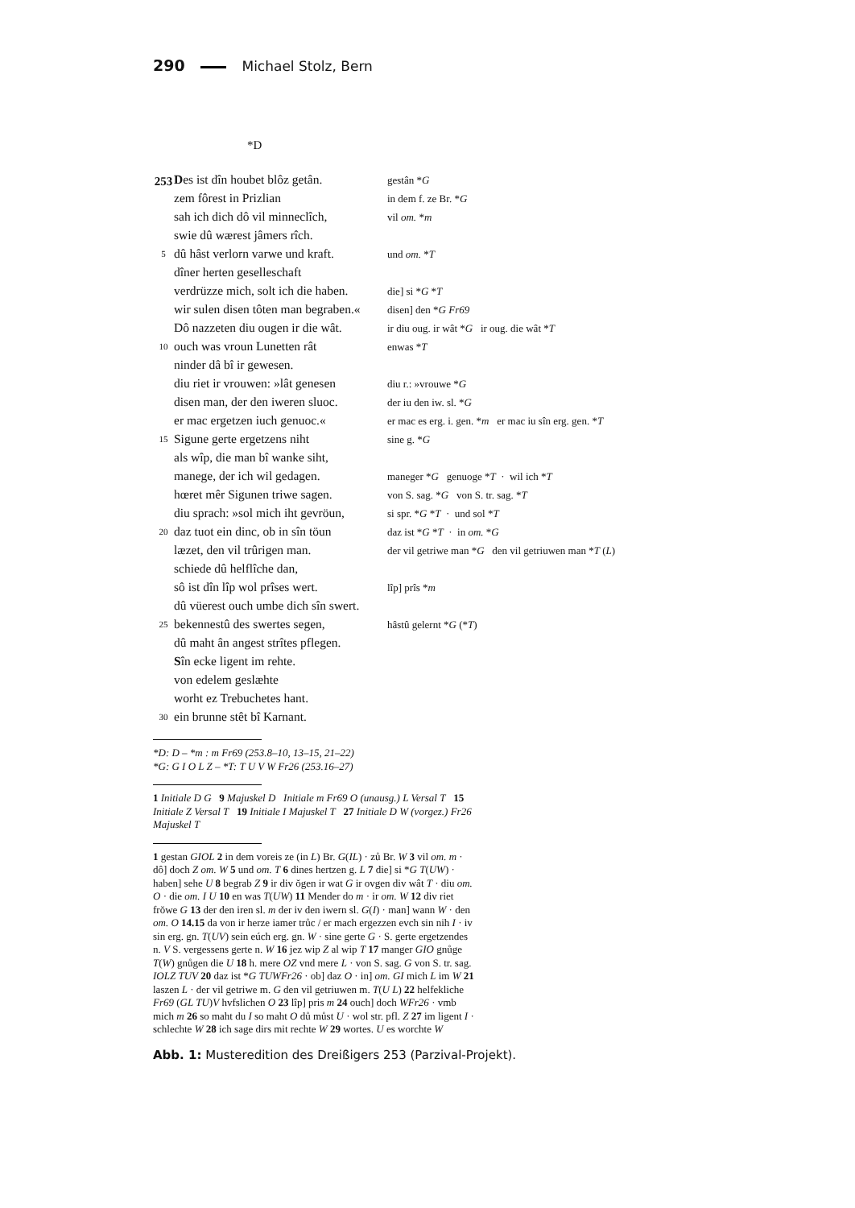290 Michael Stolz, Bern
*D
| 253 | D es ist dîn houbet blôz getân. | gestân * G |
| | zem fôrest in Prizlian | in dem f. ze Br. * G |
| | sah ich dich dô vil minneclîch, | vil om. * m |
| | swie dû wærest jâmers rîch. | |
| 5 | dû hâst verlorn varwe und kraft. | und om. * T |
| | dîner herten geselleschaft | |
| | verdrüzze mich, solt ich die haben. | die] si * G * T |
| | wir sulen disen tôten man begraben.« | disen] den * G Fr69 |
| | Dô nazzeten diu ougen ir die wât. | ir diu oug. ir wât * G ir oug. die wât * T |
| 10 | ouch was vroun Lunetten rât | enwas * T |
| | ninder dâ bî ir gewesen. | |
| | diu riet ir vrouwen: »lât genesen | diu r.: »vrouwe * G |
| | disen man, der den iweren sluoc. | der iu den iw. sl. * G |
| | er mac ergetzen iuch genuoc.« | er mac es erg. i. gen. * m er mac iu sîn erg. gen. * T |
| 15 | Sigune gerte ergetzens niht | sine g. * G |
| | als wîp, die man bî wanke siht, | |
| | manege, der ich wil gedagen. | maneger * G genuoge * T · wil ich * T |
| | hœret mêr Sigunen triwe sagen. | von S. sag. * G von S. tr. sag. * T |
| | diu sprach: »sol mich iht gevröun, | si spr. * G * T · und sol * T |
| 20 | daz tuot ein dinc, ob in sîn töun | daz ist * G * T · in om. * G |
| | læzet, den vil trûrigen man. | der vil getriwe man * G den vil getriuwen man * T ( L ) |
| | schiede dû helflîche dan, | |
| | sô ist dîn lîp wol prîses wert. | lîp] prîs * m |
| | dû vüerest ouch umbe dich sîn swert. | |
| 25 | bekennestû des swertes segen, | hâstû gelernt * G (* T ) |
| | dû maht ân angest strîtes pflegen. | |
| | S în ecke ligent im rehte. | |
| | von edelem geslæhte | |
| | worht ez Trebuchetes hant. | |
| 30 | ein brunne stêt bî Karnant. | |
*D: D – *m : m Fr69 (253.8–10, 13–15, 21–22)
*G: G I O L Z – *T: T U V W Fr26 (253.16–27)
1 Initiale D G 9 Majuskel D Initiale m Fr69 O (unausg.) L Versal T 15 Initiale Z Versal T 19 Initiale I Majuskel T 27 Initiale D W (vorgez.) Fr26 Majuskel T
1 gestan GIOL 2 in dem voreis ze (in L) Br. G(IL) · zů Br. W 3 vil om. m · dô] doch Z om. W 5 und om. T 6 dines hertzen g. L 7 die] si *G T(UW) · haben] sehe U 8 begrab Z 9 ir div ŏgen ir wat G ir ovgen div wât T · diu om. O · die om. I U 10 en was T(UW) 11 Mender do m · ir om. W 12 div riet frŏwe G 13 der den iren sl. m der iv den iwern sl. G(I) · man] wann W · den om. O 14.15 da von ir herze iamer trůc / er mach ergezzen evch sin nih I · iv sin erg. gn. T(UV) sein eúch erg. gn. W · sine gerte G · S. gerte ergetzendes n. V S. vergessens gerte n. W 16 jez wip Z al wip T 17 manger GIO gnůge T(W) gnůgen die U 18 h. mere OZ vnd mere L · von S. sag. G von S. tr. sag. IOLZ TUV 20 daz ist *G TUWFr26 · ob] daz O · in] om. GI mich L im W 21 laszen L · der vil getriwe m. G den vil getriuwen m. T(U L) 22 helfekliche Fr69 (GL TU)V hvfslichen O 23 lîp] pris m 24 ouch] doch WFr26 · vmb mich m 26 so maht du I so maht O dů můst U · wol str. pfl. Z 27 im ligent I · schlechte W 28 ich sage dirs mit rechte W 29 wortes. U es worchte W
Abb. 1: Musteredition des Dreißigers 253 (Parzival-Projekt).